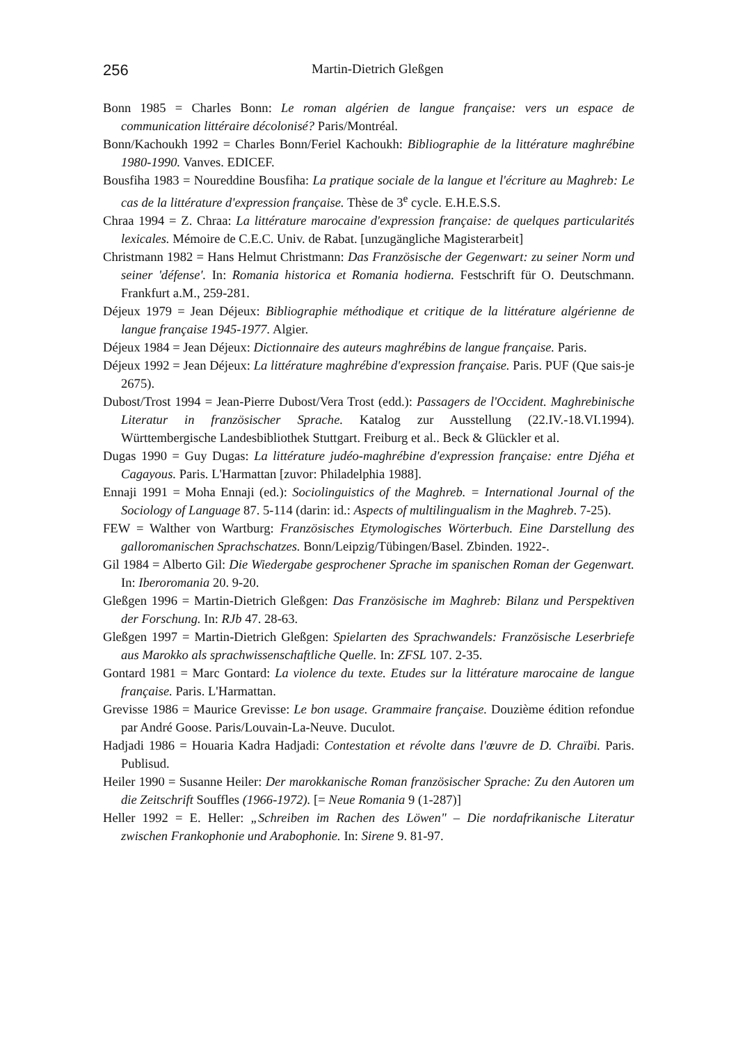256 Martin-Dietrich Gleßgen
Bonn 1985 = Charles Bonn: Le roman algérien de langue française: vers un espace de communication littéraire décolonisé? Paris/Montréal.
Bonn/Kachoukh 1992 = Charles Bonn/Feriel Kachoukh: Bibliographie de la littérature maghrébine 1980-1990. Vanves. EDICEF.
Bousfiha 1983 = Noureddine Bousfiha: La pratique sociale de la langue et l'écriture au Maghreb: Le cas de la littérature d'expression française. Thèse de 3<sup>e</sup> cycle. E.H.E.S.S.
Chraa 1994 = Z. Chraa: La littérature marocaine d'expression française: de quelques particularités lexicales. Mémoire de C.E.C. Univ. de Rabat. [unzugängliche Magisterarbeit]
Christmann 1982 = Hans Helmut Christmann: Das Französische der Gegenwart: zu seiner Norm und seiner 'défense'. In: Romania historica et Romania hodierna. Festschrift für O. Deutschmann. Frankfurt a.M., 259-281.
Déjeux 1979 = Jean Déjeux: Bibliographie méthodique et critique de la littérature algérienne de langue française 1945-1977. Algier.
Déjeux 1984 = Jean Déjeux: Dictionnaire des auteurs maghrébins de langue française. Paris.
Déjeux 1992 = Jean Déjeux: La littérature maghrébine d'expression française. Paris. PUF (Que sais-je 2675).
Dubost/Trost 1994 = Jean-Pierre Dubost/Vera Trost (edd.): Passagers de l'Occident. Maghrebinische Literatur in französischer Sprache. Katalog zur Ausstellung (22.IV.-18.VI.1994). Württembergische Landesbibliothek Stuttgart. Freiburg et al.. Beck & Glückler et al.
Dugas 1990 = Guy Dugas: La littérature judéo-maghrébine d'expression française: entre Djéha et Cagayous. Paris. L'Harmattan [zuvor: Philadelphia 1988].
Ennaji 1991 = Moha Ennaji (ed.): Sociolinguistics of the Maghreb. = International Journal of the Sociology of Language 87. 5-114 (darin: id.: Aspects of multilingualism in the Maghreb. 7-25).
FEW = Walther von Wartburg: Französisches Etymologisches Wörterbuch. Eine Darstellung des galloromanischen Sprachschatzes. Bonn/Leipzig/Tübingen/Basel. Zbinden. 1922-.
Gil 1984 = Alberto Gil: Die Wiedergabe gesprochener Sprache im spanischen Roman der Gegenwart. In: Iberoromania 20. 9-20.
Gleßgen 1996 = Martin-Dietrich Gleßgen: Das Französische im Maghreb: Bilanz und Perspektiven der Forschung. In: RJb 47. 28-63.
Gleßgen 1997 = Martin-Dietrich Gleßgen: Spielarten des Sprachwandels: Französische Leserbriefe aus Marokko als sprachwissenschaftliche Quelle. In: ZFSL 107. 2-35.
Gontard 1981 = Marc Gontard: La violence du texte. Etudes sur la littérature marocaine de langue française. Paris. L'Harmattan.
Grevisse 1986 = Maurice Grevisse: Le bon usage. Grammaire française. Douzième édition refondue par André Goose. Paris/Louvain-La-Neuve. Duculot.
Hadjadi 1986 = Houaria Kadra Hadjadi: Contestation et révolte dans l'œuvre de D. Chraïbi. Paris. Publisud.
Heiler 1990 = Susanne Heiler: Der marokkanische Roman französischer Sprache: Zu den Autoren um die Zeitschrift Souffles (1966-1972). [= Neue Romania 9 (1-287)]
Heller 1992 = E. Heller: „Schreiben im Rachen des Löwen" – Die nordafrikanische Literatur zwischen Frankophonie und Arabophonie. In: Sirene 9. 81-97.